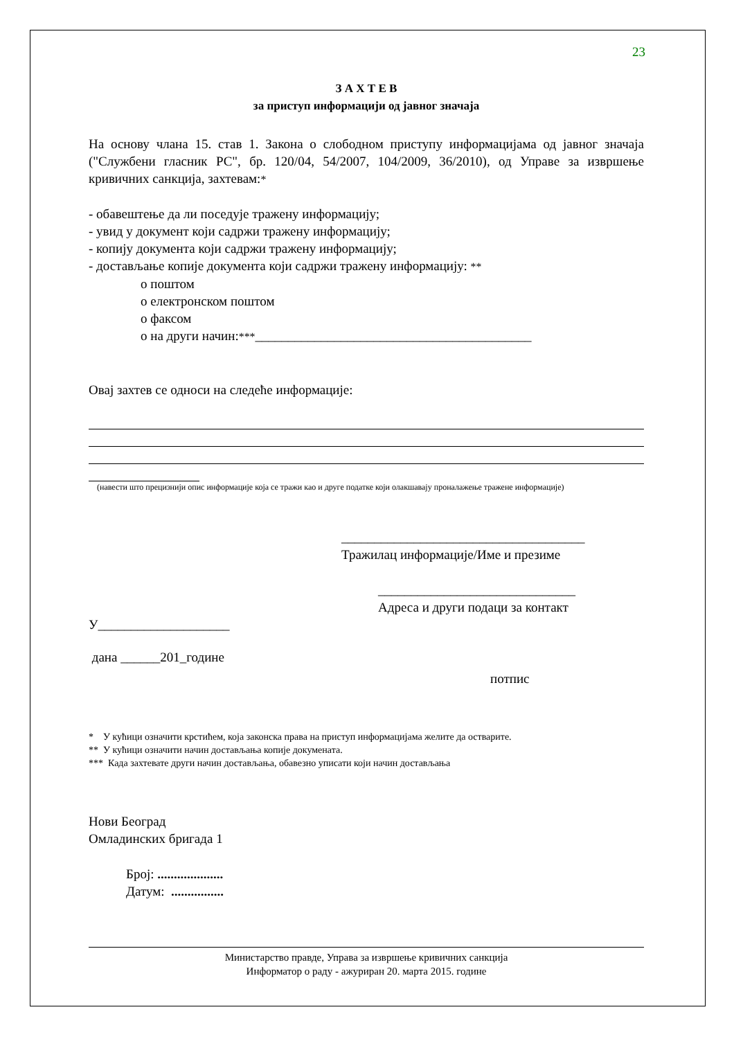23
З А Х Т Е В
за приступ информацији од јавног значаја
На основу члана 15. став 1. Закона о слободном приступу информацијама од јавног значаја ("Службени гласник РС", бр. 120/04, 54/2007, 104/2009, 36/2010), од Управе за извршење кривичних санкција, захтевам:*
- обавештење да ли поседује тражену информацију;
- увид у документ који садржи тражену информацију;
- копију документа који садржи тражену информацију;
- достављање копије документа који садржи тражену информацију: **
о поштом
о електронском поштом
о факсом
о на други начин:***__________________________________________
Овај захтев се односи на следеће информације:
(навести што прецизнији опис информације која се тражи као и друге податке који олакшавају проналажење тражене информације)
_____________________________________
Тражилац информације/Име и презиме
______________________________
Адреса и други подаци за контакт
У____________________
дана ______201_године
потпис
* У кућици означити крстићем, која законска права на приступ информацијама желите да остварите.
** У кућици означити начин достављања копије докумената.
*** Када захтевате други начин достављања, обавезно уписати који начин достављања
Нови Београд
Омладинских бригада 1
Број: ....................
Датум: ................
Министарство правде, Управа за извршење кривичних санкција
Информатор о раду - ажуриран 20. марта 2015. године